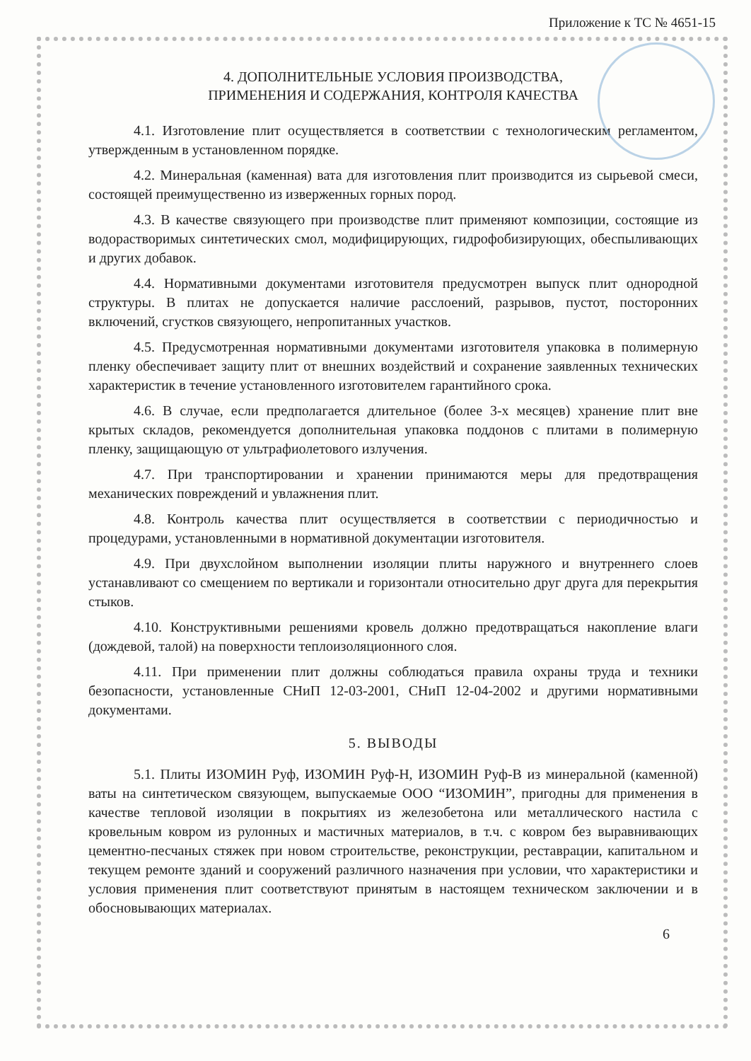Приложение к ТС № 4651-15
4. ДОПОЛНИТЕЛЬНЫЕ УСЛОВИЯ ПРОИЗВОДСТВА,
ПРИМЕНЕНИЯ И СОДЕРЖАНИЯ, КОНТРОЛЯ КАЧЕСТВА
4.1. Изготовление плит осуществляется в соответствии с технологическим регламентом, утвержденным в установленном порядке.
4.2. Минеральная (каменная) вата для изготовления плит производится из сырьевой смеси, состоящей преимущественно из изверженных горных пород.
4.3. В качестве связующего при производстве плит применяют композиции, состоящие из водорастворимых синтетических смол, модифицирующих, гидрофобизирующих, обеспыливающих и других добавок.
4.4. Нормативными документами изготовителя предусмотрен выпуск плит однородной структуры. В плитах не допускается наличие расслоений, разрывов, пустот, посторонних включений, сгустков связующего, непропитанных участков.
4.5. Предусмотренная нормативными документами изготовителя упаковка в полимерную пленку обеспечивает защиту плит от внешних воздействий и сохранение заявленных технических характеристик в течение установленного изготовителем гарантийного срока.
4.6. В случае, если предполагается длительное (более 3-х месяцев) хранение плит вне крытых складов, рекомендуется дополнительная упаковка поддонов с плитами в полимерную пленку, защищающую от ультрафиолетового излучения.
4.7. При транспортировании и хранении принимаются меры для предотвращения механических повреждений и увлажнения плит.
4.8. Контроль качества плит осуществляется в соответствии с периодичностью и процедурами, установленными в нормативной документации изготовителя.
4.9. При двухслойном выполнении изоляции плиты наружного и внутреннего слоев устанавливают со смещением по вертикали и горизонтали относительно друг друга для перекрытия стыков.
4.10. Конструктивными решениями кровель должно предотвращаться накопление влаги (дождевой, талой) на поверхности теплоизоляционного слоя.
4.11. При применении плит должны соблюдаться правила охраны труда и техники безопасности, установленные СНиП 12-03-2001, СНиП 12-04-2002 и другими нормативными документами.
5. ВЫВОДЫ
5.1. Плиты ИЗОМИН Руф, ИЗОМИН Руф-Н, ИЗОМИН Руф-В из минеральной (каменной) ваты на синтетическом связующем, выпускаемые ООО “ИЗОМИН”, пригодны для применения в качестве тепловой изоляции в покрытиях из железобетона или металлического настила с кровельным ковром из рулонных и мастичных материалов, в т.ч. с ковром без выравнивающих цементно-песчаных стяжек при новом строительстве, реконструкции, реставрации, капитальном и текущем ремонте зданий и сооружений различного назначения при условии, что характеристики и условия применения плит соответствуют принятым в настоящем техническом заключении и в обосновывающих материалах.
6